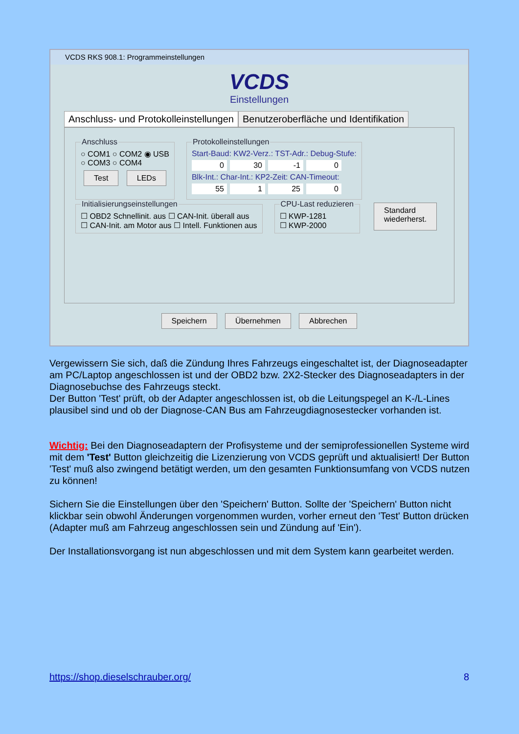VCDS RKS 908.1: Programmeinstellungen
VCDS
Einstellungen
Anschluss- und Protokolleinstellungen
Benutzeroberfläche und Identifikation
Anschluss○ COM1 ○ COM2 ◉ USB
○ COM3 ○ COM4
Test LEDs Protokolleinstellungen Start-Baud: KW2-Verz.: TST-Adr.: Debug-Stufe:
0 30 -1 0
Blk-Int.: Char-Int.: KP2-Zeit: CAN-Timeout:
55 1 25 0
Initialisierungseinstellungen☐ OBD2 Schnellinit. aus ☐ CAN-Init. überall aus
☐ CAN-Init. am Motor aus ☐ Intell. Funktionen aus CPU-Last reduzieren☐ KWP-1281
☐ KWP-2000 Standard
wiederherst.
Speichern Übernehmen Abbrechen
Vergewissern Sie sich, daß die Zündung Ihres Fahrzeugs eingeschaltet ist, der Diagnoseadapter am PC/Laptop angeschlossen ist und der OBD2 bzw. 2X2-Stecker des Diagnoseadapters in der Diagnosebuchse des Fahrzeugs steckt.
Der Button 'Test' prüft, ob der Adapter angeschlossen ist, ob die Leitungspegel an K-/L-Lines plausibel sind und ob der Diagnose-CAN Bus am Fahrzeugdiagnosestecker vorhanden ist.
Wichtig: Bei den Diagnoseadaptern der Profisysteme und der semiprofessionellen Systeme wird mit dem 'Test' Button gleichzeitig die Lizenzierung von VCDS geprüft und aktualisiert! Der Button 'Test' muß also zwingend betätigt werden, um den gesamten Funktionsumfang von VCDS nutzen zu können!
Sichern Sie die Einstellungen über den 'Speichern' Button. Sollte der 'Speichern' Button nicht klickbar sein obwohl Änderungen vorgenommen wurden, vorher erneut den 'Test' Button drücken (Adapter muß am Fahrzeug angeschlossen sein und Zündung auf 'Ein').
Der Installationsvorgang ist nun abgeschlossen und mit dem System kann gearbeitet werden.
https://shop.dieselschrauber.org/ 8